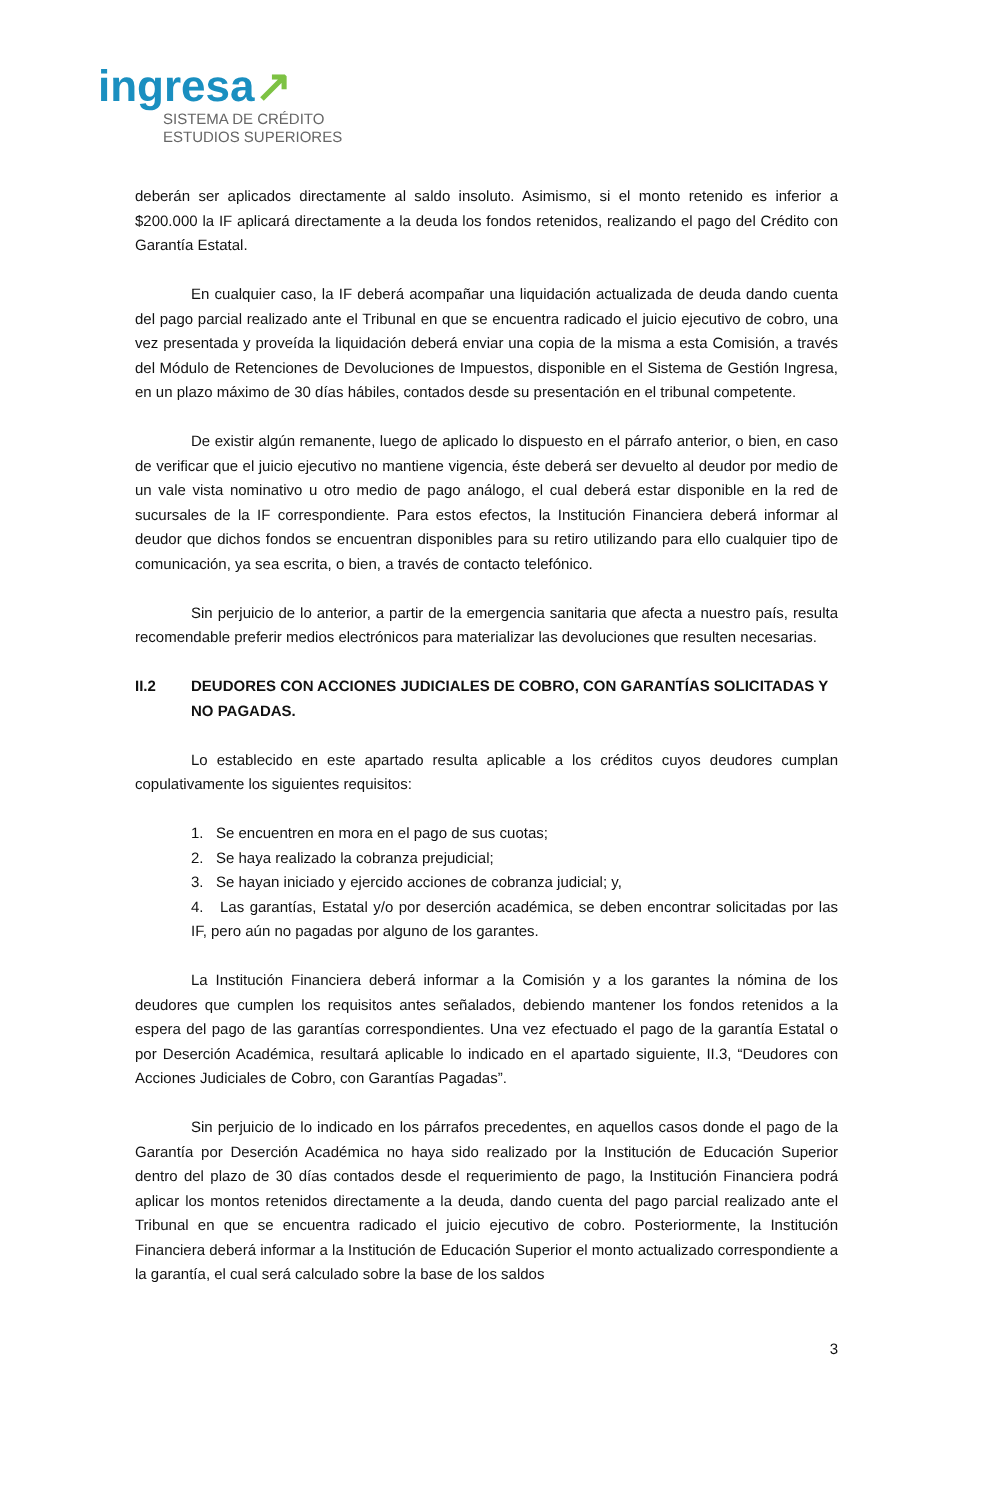ingresa↗
SISTEMA DE CRÉDITO
ESTUDIOS SUPERIORES
deberán ser aplicados directamente al saldo insoluto. Asimismo, si el monto retenido es inferior a $200.000 la IF aplicará directamente a la deuda los fondos retenidos, realizando el pago del Crédito con Garantía Estatal.
En cualquier caso, la IF deberá acompañar una liquidación actualizada de deuda dando cuenta del pago parcial realizado ante el Tribunal en que se encuentra radicado el juicio ejecutivo de cobro, una vez presentada y proveída la liquidación deberá enviar una copia de la misma a esta Comisión, a través del Módulo de Retenciones de Devoluciones de Impuestos, disponible en el Sistema de Gestión Ingresa, en un plazo máximo de 30 días hábiles, contados desde su presentación en el tribunal competente.
De existir algún remanente, luego de aplicado lo dispuesto en el párrafo anterior, o bien, en caso de verificar que el juicio ejecutivo no mantiene vigencia, éste deberá ser devuelto al deudor por medio de un vale vista nominativo u otro medio de pago análogo, el cual deberá estar disponible en la red de sucursales de la IF correspondiente. Para estos efectos, la Institución Financiera deberá informar al deudor que dichos fondos se encuentran disponibles para su retiro utilizando para ello cualquier tipo de comunicación, ya sea escrita, o bien, a través de contacto telefónico.
Sin perjuicio de lo anterior, a partir de la emergencia sanitaria que afecta a nuestro país, resulta recomendable preferir medios electrónicos para materializar las devoluciones que resulten necesarias.
II.2 DEUDORES CON ACCIONES JUDICIALES DE COBRO, CON GARANTÍAS SOLICITADAS Y NO PAGADAS.
Lo establecido en este apartado resulta aplicable a los créditos cuyos deudores cumplan copulativamente los siguientes requisitos:
1. Se encuentren en mora en el pago de sus cuotas;
2. Se haya realizado la cobranza prejudicial;
3. Se hayan iniciado y ejercido acciones de cobranza judicial; y,
4. Las garantías, Estatal y/o por deserción académica, se deben encontrar solicitadas por las IF, pero aún no pagadas por alguno de los garantes.
La Institución Financiera deberá informar a la Comisión y a los garantes la nómina de los deudores que cumplen los requisitos antes señalados, debiendo mantener los fondos retenidos a la espera del pago de las garantías correspondientes. Una vez efectuado el pago de la garantía Estatal o por Deserción Académica, resultará aplicable lo indicado en el apartado siguiente, II.3, “Deudores con Acciones Judiciales de Cobro, con Garantías Pagadas”.
Sin perjuicio de lo indicado en los párrafos precedentes, en aquellos casos donde el pago de la Garantía por Deserción Académica no haya sido realizado por la Institución de Educación Superior dentro del plazo de 30 días contados desde el requerimiento de pago, la Institución Financiera podrá aplicar los montos retenidos directamente a la deuda, dando cuenta del pago parcial realizado ante el Tribunal en que se encuentra radicado el juicio ejecutivo de cobro. Posteriormente, la Institución Financiera deberá informar a la Institución de Educación Superior el monto actualizado correspondiente a la garantía, el cual será calculado sobre la base de los saldos
3